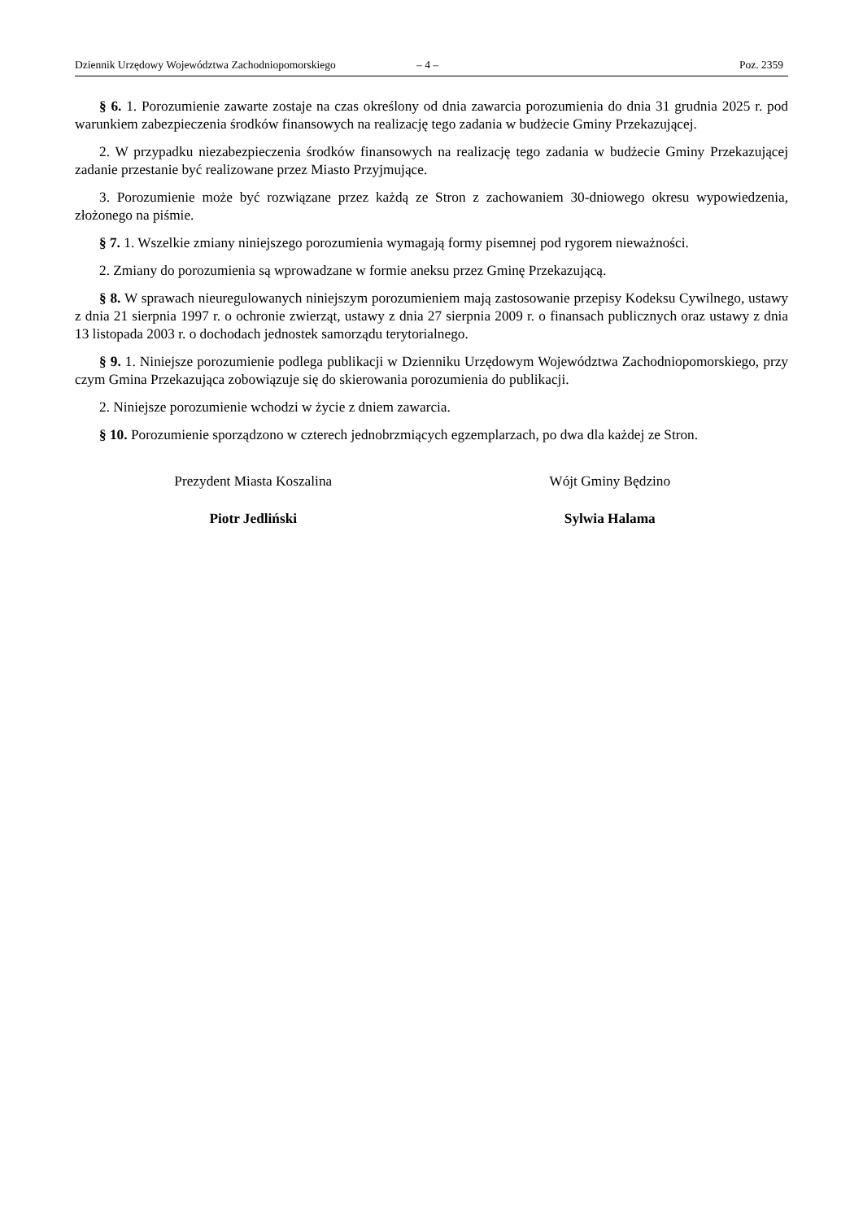Dziennik Urzędowy Województwa Zachodniopomorskiego – 4 – Poz. 2359
§ 6. 1. Porozumienie zawarte zostaje na czas określony od dnia zawarcia porozumienia do dnia 31 grudnia 2025 r. pod warunkiem zabezpieczenia środków finansowych na realizację tego zadania w budżecie Gminy Przekazującej.
2. W przypadku niezabezpieczenia środków finansowych na realizację tego zadania w budżecie Gminy Przekazującej zadanie przestanie być realizowane przez Miasto Przyjmujące.
3. Porozumienie może być rozwiązane przez każdą ze Stron z zachowaniem 30-dniowego okresu wypowiedzenia, złożonego na piśmie.
§ 7. 1. Wszelkie zmiany niniejszego porozumienia wymagają formy pisemnej pod rygorem nieważności.
2. Zmiany do porozumienia są wprowadzane w formie aneksu przez Gminę Przekazującą.
§ 8. W sprawach nieuregulowanych niniejszym porozumieniem mają zastosowanie przepisy Kodeksu Cywilnego, ustawy z dnia 21 sierpnia 1997 r. o ochronie zwierząt, ustawy z dnia 27 sierpnia 2009 r. o finansach publicznych oraz ustawy z dnia 13 listopada 2003 r. o dochodach jednostek samorządu terytorialnego.
§ 9. 1. Niniejsze porozumienie podlega publikacji w Dzienniku Urzędowym Województwa Zachodniopomorskiego, przy czym Gmina Przekazująca zobowiązuje się do skierowania porozumienia do publikacji.
2. Niniejsze porozumienie wchodzi w życie z dniem zawarcia.
§ 10. Porozumienie sporządzono w czterech jednobrzmiących egzemplarzach, po dwa dla każdej ze Stron.
Prezydent Miasta Koszalina
Piotr Jedliński
Wójt Gminy Będzino
Sylwia Halama